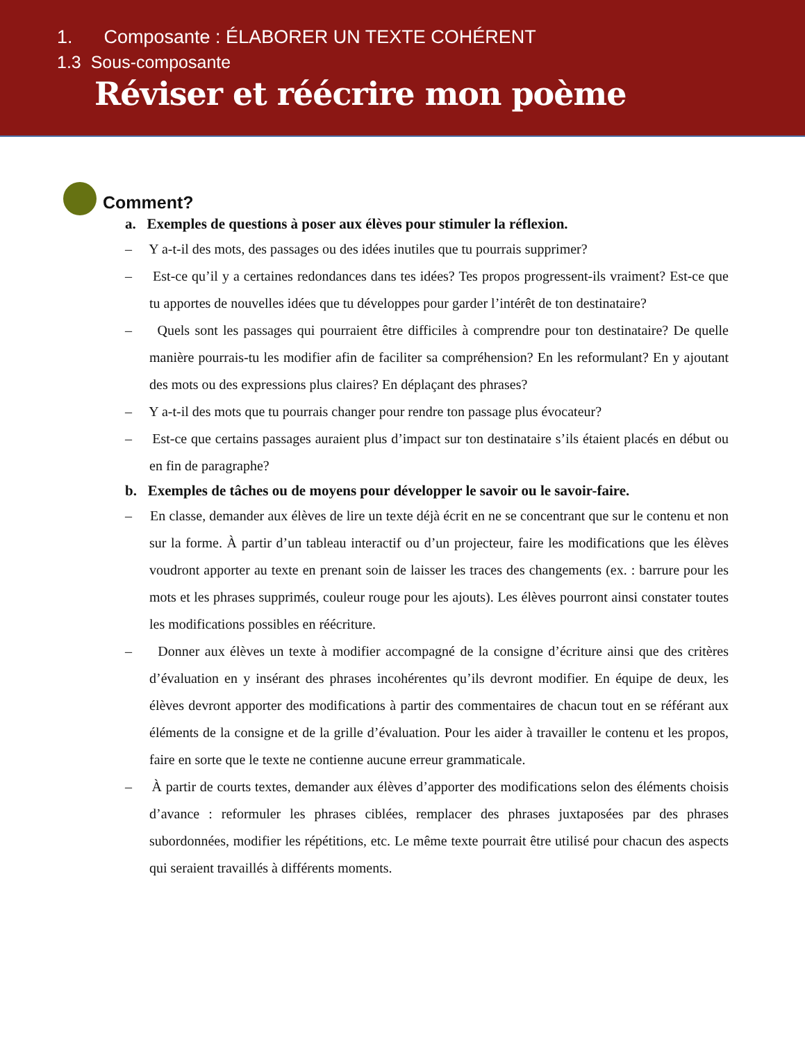1. Composante : ÉLABORER UN TEXTE COHÉRENT
1.3 Sous-composante
Réviser et réécrire mon poème
Comment?
a. Exemples de questions à poser aux élèves pour stimuler la réflexion.
– Y a-t-il des mots, des passages ou des idées inutiles que tu pourrais supprimer?
– Est-ce qu’il y a certaines redondances dans tes idées? Tes propos progressent-ils vraiment? Est-ce que tu apportes de nouvelles idées que tu développes pour garder l’intérêt de ton destinataire?
– Quels sont les passages qui pourraient être difficiles à comprendre pour ton destinataire? De quelle manière pourrais-tu les modifier afin de faciliter sa compréhension? En les reformulant? En y ajoutant des mots ou des expressions plus claires? En déplaçant des phrases?
– Y a-t-il des mots que tu pourrais changer pour rendre ton passage plus évocateur?
– Est-ce que certains passages auraient plus d’impact sur ton destinataire s’ils étaient placés en début ou en fin de paragraphe?
b. Exemples de tâches ou de moyens pour développer le savoir ou le savoir-faire.
– En classe, demander aux élèves de lire un texte déjà écrit en ne se concentrant que sur le contenu et non sur la forme. À partir d’un tableau interactif ou d’un projecteur, faire les modifications que les élèves voudront apporter au texte en prenant soin de laisser les traces des changements (ex. : barrure pour les mots et les phrases supprimés, couleur rouge pour les ajouts). Les élèves pourront ainsi constater toutes les modifications possibles en réécriture.
– Donner aux élèves un texte à modifier accompagné de la consigne d’écriture ainsi que des critères d’évaluation en y insérant des phrases incohérentes qu’ils devront modifier. En équipe de deux, les élèves devront apporter des modifications à partir des commentaires de chacun tout en se référant aux éléments de la consigne et de la grille d’évaluation. Pour les aider à travailler le contenu et les propos, faire en sorte que le texte ne contienne aucune erreur grammaticale.
– À partir de courts textes, demander aux élèves d’apporter des modifications selon des éléments choisis d’avance : reformuler les phrases ciblées, remplacer des phrases juxtaposées par des phrases subordonnées, modifier les répétitions, etc. Le même texte pourrait être utilisé pour chacun des aspects qui seraient travaillés à différents moments.